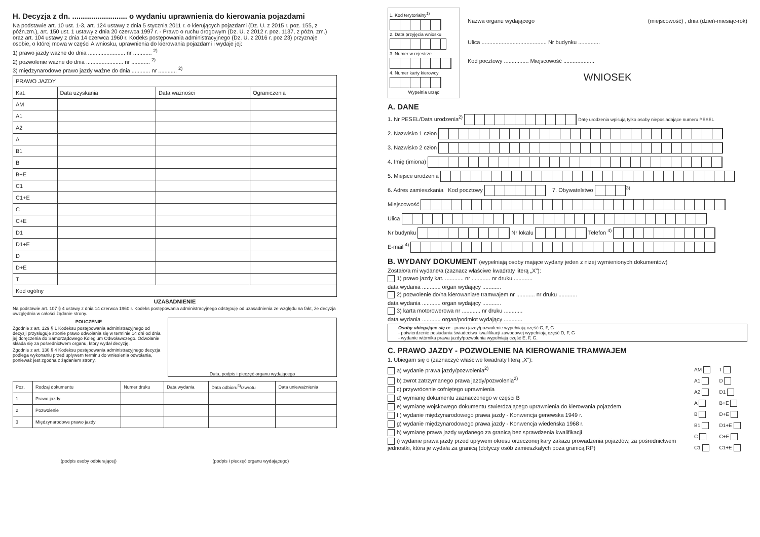H. Decyzja z dn. .......................... o wydaniu uprawnienia do kierowania pojazdami
Na podstawie art. 10 ust. 1-3, art. 124 ustawy z dnia 5 stycznia 2011 r. o kierujących pojazdami (Dz. U. z 2015 r. poz. 155, z późn.zm.), art. 150 ust. 1 ustawy z dnia 20 czerwca 1997 r. - Prawo o ruchu drogowym (Dz. U. z 2012 r. poz. 1137, z późn. zm.) oraz art. 104 ustawy z dnia 14 czerwca 1960 r. Kodeks postępowania administracyjnego (Dz. U. z 2016 r. poz 23) przyznaje osobie, o której mowa w części A wniosku, uprawnienia do kierowania pojazdami i wydaje jej:
1) prawo jazdy ważne do dnia ........................ nr ............ <sup>2)</sup>
2) pozwolenie ważne do dnia ........................ nr ............ <sup>2)</sup>
3) międzynarodowe prawo jazdy ważne do dnia ............ nr ............ <sup>2)</sup>
| PRAWO JAZDY | | | |
| Kat. | Data uzyskania | Data ważności | Ograniczenia |
| AM | | | |
| A1 | | | |
| A2 | | | |
| A | | | |
| B1 | | | |
| B | | | |
| B+E | | | |
| C1 | | | |
| C1+E | | | |
| C | | | |
| C+E | | | |
| D1 | | | |
| D1+E | | | |
| D | | | |
| D+E | | | |
| T | | | |
| Kod ogólny | | | |
UZASADNIENIE
Na podstawie art. 107 § 4 ustawy z dnia 14 czerwca 1960 r. Kodeks postępowania administracyjnego odstępuję od uzasadnienia ze względu na fakt, że decyzja uwzględnia w całości żądanie strony.
POUCZENIE
Zgodnie z art. 129 § 1 Kodeksu postępowania administracyjnego od decyzji przysługuje stronie prawo odwołania się w terminie 14 dni od dnia jej doręczenia do Samorządowego Kolegium Odwoławczego. Odwołanie składa się za pośrednictwem organu, który wydał decyzję.
Zgodnie z art. 130 § 4 Kodeksu postępowania administracyjnego decyzja podlega wykonaniu przed upływem terminu do wniesienia odwołania, ponieważ jest zgodna z żądaniem strony.
Data, podpis i pieczęć organu wydającego
| Poz. | Rodzaj dokumentu | Numer druku | Data wydania | Data odbioru<sup>5)</sup>/zwrotu | Data unieważnienia |
| --- | --- | --- | --- | --- | --- |
| 1 | Prawo jazdy | | | | |
| 2 | Pozwolenie | | | | |
| 3 | Międzynarodowe prawo jazdy | | | | |
(podpis osoby odbierającej) (podpis i pieczęć organu wydającego)
1. Kod terytorialny<sup>1)</sup>
2. Data przyjęcia wniosku
3. Numer w rejestrze
4. Numer karty kierowcy
Wypełnia urząd
Nazwa organu wydającego (miejscowość) , dnia (dzień-miesiąc-rok)
Ulica .......................................... Nr budynku ..............
Kod pocztowy ................ Miejscowość ....................
WNIOSEK
A. DANE
1. Nr PESEL/Data urodzenia<sup>2)</sup> Datę urodzenia wpisują tylko osoby nieposiadające numeru PESEL
2. Nazwisko 1 człon
3. Nazwisko 2 człon
4. Imię (imiona)
5. Miejsce urodzenia
6. Adres zamieszkania Kod pocztowy 7. Obywatelstwo <sup>3)</sup>
Miejscowość
Ulica
Nr budynku Nr lokalu Telefon <sup>4)</sup>
E-mail <sup>4)</sup>
B. WYDANY DOKUMENT (wypełniają osoby mające wydany jeden z niżej wymienionych dokumentów)
Zostało/a mi wydane/a (zaznacz właściwe kwadraty literą „X"):
1) prawo jazdy kat. ............ nr ............ nr druku ............
data wydania ............ organ wydający ............
2) pozwolenie do/na kierowania/e tramwajem nr ............ nr druku ............
data wydania ............ organ wydający ............
3) karta motorowerowa nr ............ nr druku ............
data wydania ............ organ/podmiot wydający ............
Osoby ubiegające się o: - prawo jazdy/pozwolenie wypełniają część C, F, G
- potwierdzenie posiadania świadectwa kwalifikacji zawodowej wypełniają część D, F, G
- wydanie wtórnika prawa jazdy/pozwolenia wypełniają część E, F, G.
C. PRAWO JAZDY - POZWOLENIE NA KIEROWANIE TRAMWAJEM
1. Ubiegam się o (zaznaczyć właściwe kwadraty literą „X"):
a) wydanie prawa jazdy/pozwolenia<sup>2)</sup>
b) zwrot zatrzymanego prawa jazdy/pozwolenia<sup>2)</sup>
c) przywrócenie cofniętego uprawnienia
d) wymianę dokumentu zaznaczonego w części B
e) wymianę wojskowego dokumentu stwierdzającego uprawnienia do kierowania pojazdem
f ) wydanie międzynarodowego prawa jazdy - Konwencja genewska 1949 r.
g) wydanie międzynarodowego prawa jazdy - Konwencja wiedeńska 1968 r.
h) wymianę prawa jazdy wydanego za granicą bez sprawdzenia kwalifikacji
i) wydanie prawa jazdy przed upływem okresu orzeczonej kary zakazu prowadzenia pojazdów, za pośrednictwem jednostki, która je wydała za granicą (dotyczy osób zamieszkałych poza granicą RP)
| AM | T |
| A1 | D |
| A2 | D1 |
| A | B+E |
| B | D+E |
| B1 | D1+E |
| C | C+E |
| C1 | C1+E |